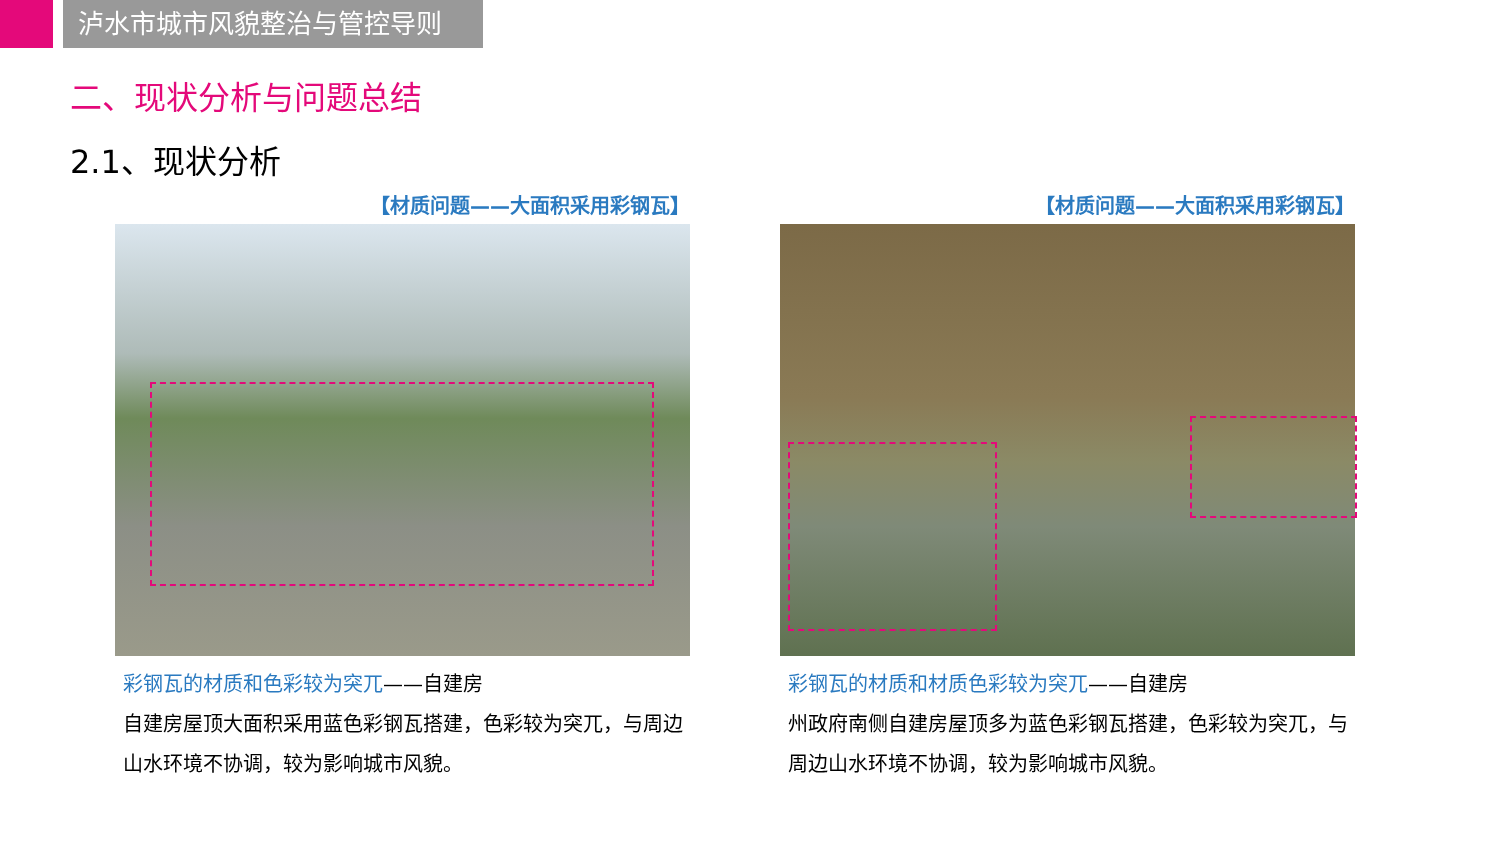泸水市城市风貌整治与管控导则
二、现状分析与问题总结
2.1、现状分析
【材质问题——大面积采用彩钢瓦】
彩钢瓦的材质和色彩较为突兀——自建房
自建房屋顶大面积采用蓝色彩钢瓦搭建，色彩较为突兀，与周边山水环境不协调，较为影响城市风貌。
【材质问题——大面积采用彩钢瓦】
彩钢瓦的材质和材质色彩较为突兀——自建房
州政府南侧自建房屋顶多为蓝色彩钢瓦搭建，色彩较为突兀，与周边山水环境不协调，较为影响城市风貌。